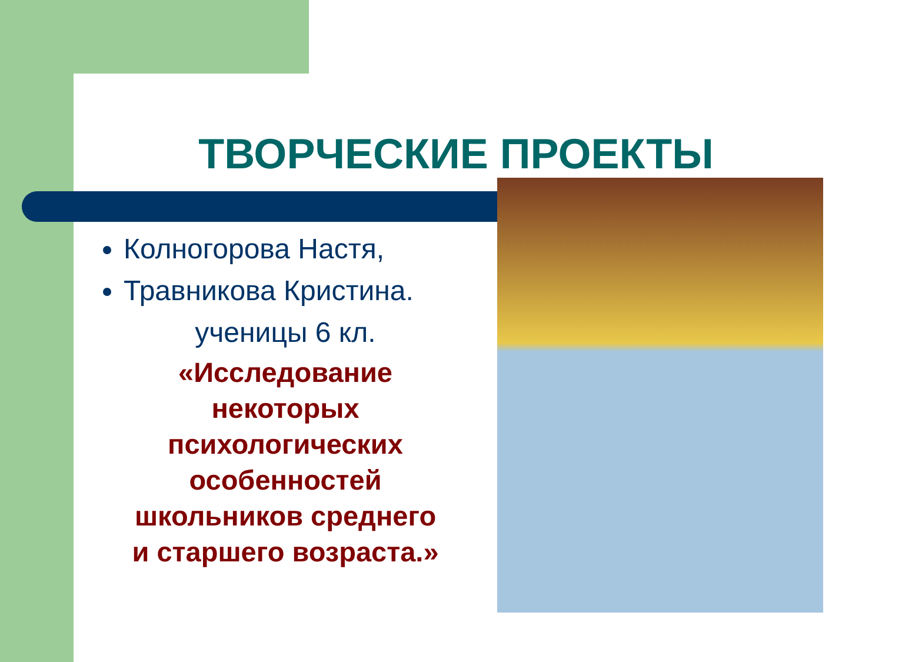ТВОРЧЕСКИЕ ПРОЕКТЫ
Колногорова Настя,
Травникова Кристина.
ученицы 6 кл.
«Исследование
некоторых
психологических
особенностей
школьников среднего
и старшего возраста.»